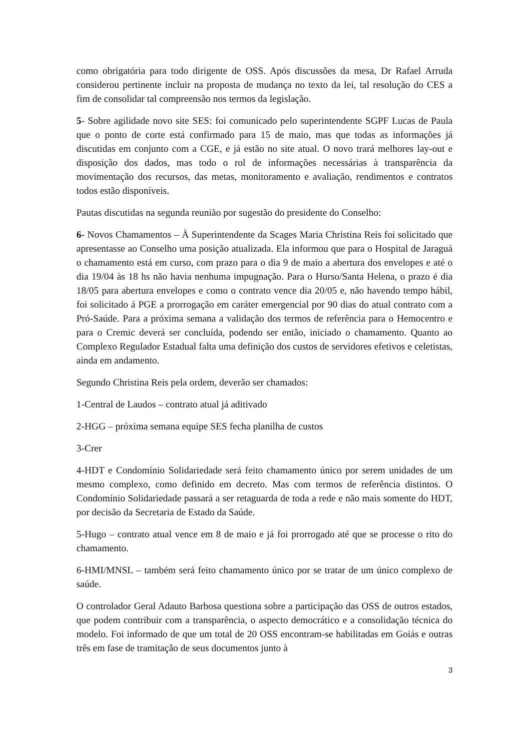como obrigatória para todo dirigente de OSS. Após discussões da mesa, Dr Rafael Arruda considerou pertinente incluir na proposta de mudança no texto da lei, tal resolução do CES a fim de consolidar tal compreensão nos termos da legislação.
5- Sobre agilidade novo site SES: foi comunicado pelo superintendente SGPF Lucas de Paula que o ponto de corte está confirmado para 15 de maio, mas que todas as informações já discutidas em conjunto com a CGE, e já estão no site atual. O novo trará melhores lay-out e disposição dos dados, mas todo o rol de informações necessárias à transparência da movimentação dos recursos, das metas, monitoramento e avaliação, rendimentos e contratos todos estão disponíveis.
Pautas discutidas na segunda reunião por sugestão do presidente do Conselho:
6- Novos Chamamentos – À Superintendente da Scages Maria Christina Reis foi solicitado que apresentasse ao Conselho uma posição atualizada. Ela informou que para o Hospital de Jaraguá o chamamento está em curso, com prazo para o dia 9 de maio a abertura dos envelopes e até o dia 19/04 às 18 hs não havia nenhuma impugnação. Para o Hurso/Santa Helena, o prazo é dia 18/05 para abertura envelopes e como o contrato vence dia 20/05 e, não havendo tempo hábil, foi solicitado á PGE a prorrogação em caráter emergencial por 90 dias do atual contrato com a Pró-Saúde. Para a próxima semana a validação dos termos de referência para o Hemocentro e para o Cremic deverá ser concluída, podendo ser então, iniciado o chamamento. Quanto ao Complexo Regulador Estadual falta uma definição dos custos de servidores efetivos e celetistas, ainda em andamento.
Segundo Christina Reis pela ordem, deverão ser chamados:
1-Central de Laudos – contrato atual já aditivado
2-HGG – próxima semana equipe SES fecha planilha de custos
3-Crer
4-HDT e Condomínio Solidariedade será feito chamamento único por serem unidades de um mesmo complexo, como definido em decreto. Mas com termos de referência distintos. O Condomínio Solidariedade passará a ser retaguarda de toda a rede e não mais somente do HDT, por decisão da Secretaria de Estado da Saúde.
5-Hugo – contrato atual vence em 8 de maio e já foi prorrogado até que se processe o rito do chamamento.
6-HMI/MNSL – também será feito chamamento único por se tratar de um único complexo de saúde.
O controlador Geral Adauto Barbosa questiona sobre a participação das OSS de outros estados, que podem contribuir com a transparência, o aspecto democrático e a consolidação técnica do modelo. Foi informado de que um total de 20 OSS encontram-se habilitadas em Goiás e outras três em fase de tramitação de seus documentos junto à
3